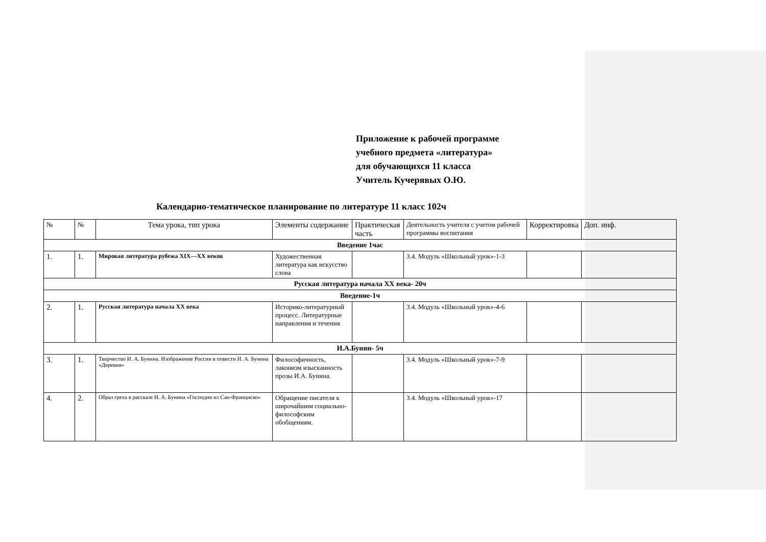Приложение к рабочей программе
учебного предмета «литература»
для обучающихся 11 класса
Учитель Кучерявых О.Ю.
Календарно-тематическое планирование по литературе 11 класс 102ч
| № | № | Тема урока, тип урока | Элементы содержание | Практическая часть | Деятельность учителя с учетом рабочей программы воспитания | Корректировка | Доп. инф. |
| --- | --- | --- | --- | --- | --- | --- | --- |
| Введение 1час | | | | | | | |
| 1. | 1. | Мировая литература рубежа XIX—XX веков | Художественная литература как искусство слова | | 3.4. Модуль «Школьный урок»-1-3 | | |
| Русская литература начала XX века- 20ч | | | | | | | |
| Введение-1ч | | | | | | | |
| 2. | 1. | Русская литература начала XX века | Историко-литературный процесс. Литературные направления и течения | | 3.4. Модуль «Школьный урок»-4-6 | | |
| И.А.Бунин- 5ч | | | | | | | |
| 3. | 1. | Творчество И. А. Бунина. Изображение России в повести И. А. Бунина «Деревня» | Философичность, лаконизм изысканность прозы И.А. Бунина. | | 3.4. Модуль «Школьный урок»-7-9 | | |
| 4. | 2. | Образ греха в рассказе И. А. Бунина «Господин из Сан-Франциско» | Обращение писателя к широчайшим социально-философским обобщениям. | | 3.4. Модуль «Школьный урок»-17 | | |